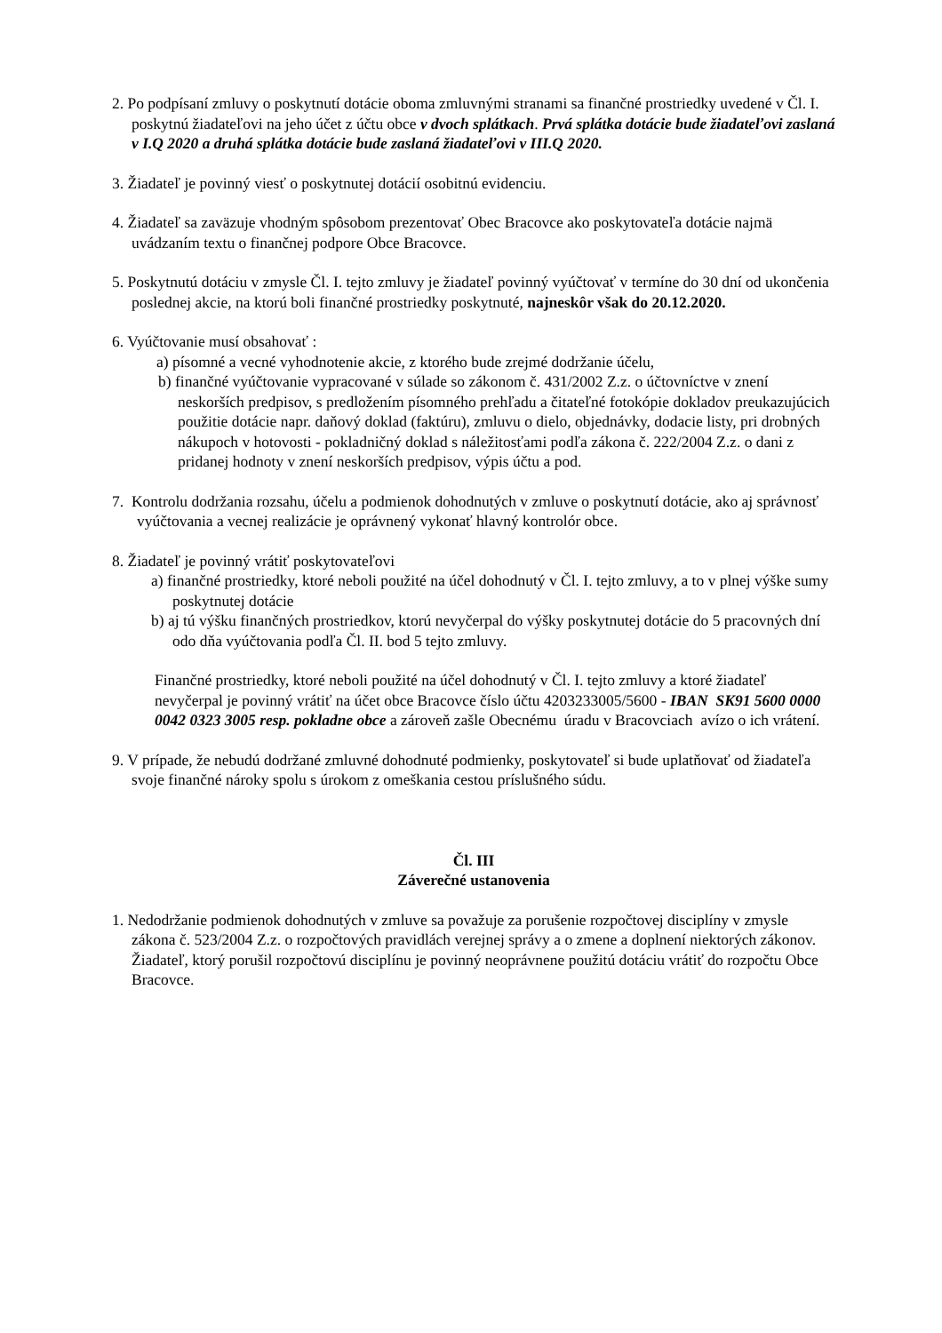2. Po podpísaní zmluvy o poskytnutí dotácie oboma zmluvnými stranami sa finančné prostriedky uvedené v Čl. I. poskytnú žiadateľovi na jeho účet z účtu obce v dvoch splátkach. Prvá splátka dotácie bude žiadateľovi zaslaná v I.Q 2020 a druhá splátka dotácie bude zaslaná žiadateľovi v III.Q 2020.
3. Žiadateľ je povinný viesť o poskytnutej dotácií osobitnú evidenciu.
4. Žiadateľ sa zaväzuje vhodným spôsobom prezentovať Obec Bracovce ako poskytovateľa dotácie najmä uvádzaním textu o finančnej podpore Obce Bracovce.
5. Poskytnutú dotáciu v zmysle Čl. I. tejto zmluvy je žiadateľ povinný vyúčtovať v termíne do 30 dní od ukončenia poslednej akcie, na ktorú boli finančné prostriedky poskytnuté, najneskôr však do 20.12.2020.
6. Vyúčtovanie musí obsahovať :
a) písomné a vecné vyhodnotenie akcie, z ktorého bude zrejmé dodržanie účelu,
b) finančné vyúčtovanie vypracované v súlade so zákonom č. 431/2002 Z.z. o účtovníctve v znení neskorších predpisov, s predložením písomného prehľadu a čitateľné fotokópie dokladov preukazujúcich použitie dotácie napr. daňový doklad (faktúru), zmluvu o dielo, objednávky, dodacie listy, pri drobných nákupoch v hotovosti - pokladničný doklad s náležitosťami podľa zákona č. 222/2004 Z.z. o dani z pridanej hodnoty v znení neskorších predpisov, výpis účtu a pod.
7. Kontrolu dodržania rozsahu, účelu a podmienok dohodnutých v zmluve o poskytnutí dotácie, ako aj správnosť vyúčtovania a vecnej realizácie je oprávnený vykonať hlavný kontrolór obce.
8. Žiadateľ je povinný vrátiť poskytovateľovi
a) finančné prostriedky, ktoré neboli použité na účel dohodnutý v Čl. I. tejto zmluvy, a to v plnej výške sumy poskytnutej dotácie
b) aj tú výšku finančných prostriedkov, ktorú nevyčerpal do výšky poskytnutej dotácie do 5 pracovných dní odo dňa vyúčtovania podľa Čl. II. bod 5 tejto zmluvy.
Finančné prostriedky, ktoré neboli použité na účel dohodnutý v Čl. I. tejto zmluvy a ktoré žiadateľ nevyčerpal je povinný vrátiť na účet obce Bracovce číslo účtu 4203233005/5600 - IBAN SK91 5600 0000 0042 0323 3005 resp. pokladne obce a zároveň zašle Obecnému úradu v Bracovciach avízo o ich vrátení.
9. V prípade, že nebudú dodržané zmluvné dohodnuté podmienky, poskytovateľ si bude uplatňovať od žiadateľa svoje finančné nároky spolu s úrokom z omeškania cestou príslušného súdu.
Čl. III
Záverečné ustanovenia
1. Nedodržanie podmienok dohodnutých v zmluve sa považuje za porušenie rozpočtovej disciplíny v zmysle zákona č. 523/2004 Z.z. o rozpočtových pravidlách verejnej správy a o zmene a doplnení niektorých zákonov. Žiadateľ, ktorý porušil rozpočtovú disciplínu je povinný neoprávnene použitú dotáciu vrátiť do rozpočtu Obce Bracovce.